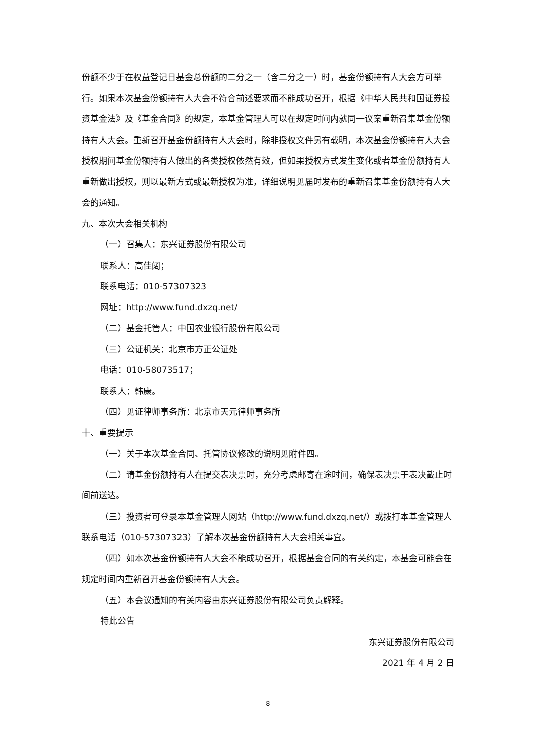份额不少于在权益登记日基金总份额的二分之一（含二分之一）时，基金份额持有人大会方可举行。如果本次基金份额持有人大会不符合前述要求而不能成功召开，根据《中华人民共和国证券投资基金法》及《基金合同》的规定，本基金管理人可以在规定时间内就同一议案重新召集基金份额持有人大会。重新召开基金份额持有人大会时，除非授权文件另有载明，本次基金份额持有人大会授权期间基金份额持有人做出的各类授权依然有效，但如果授权方式发生变化或者基金份额持有人重新做出授权，则以最新方式或最新授权为准，详细说明见届时发布的重新召集基金份额持有人大会的通知。
九、本次大会相关机构
（一）召集人：东兴证券股份有限公司
联系人：高佳阔；
联系电话：010-57307323
网址：http://www.fund.dxzq.net/
（二）基金托管人：中国农业银行股份有限公司
（三）公证机关：北京市方正公证处
电话：010-58073517；
联系人：韩康。
（四）见证律师事务所：北京市天元律师事务所
十、重要提示
（一）关于本次基金合同、托管协议修改的说明见附件四。
（二）请基金份额持有人在提交表决票时，充分考虑邮寄在途时间，确保表决票于表决截止时间前送达。
（三）投资者可登录本基金管理人网站（http://www.fund.dxzq.net/）或拨打本基金管理人联系电话（010-57307323）了解本次基金份额持有人大会相关事宜。
（四）如本次基金份额持有人大会不能成功召开，根据基金合同的有关约定，本基金可能会在规定时间内重新召开基金份额持有人大会。
（五）本会议通知的有关内容由东兴证券股份有限公司负责解释。
特此公告
东兴证券股份有限公司
2021 年 4 月 2 日
8